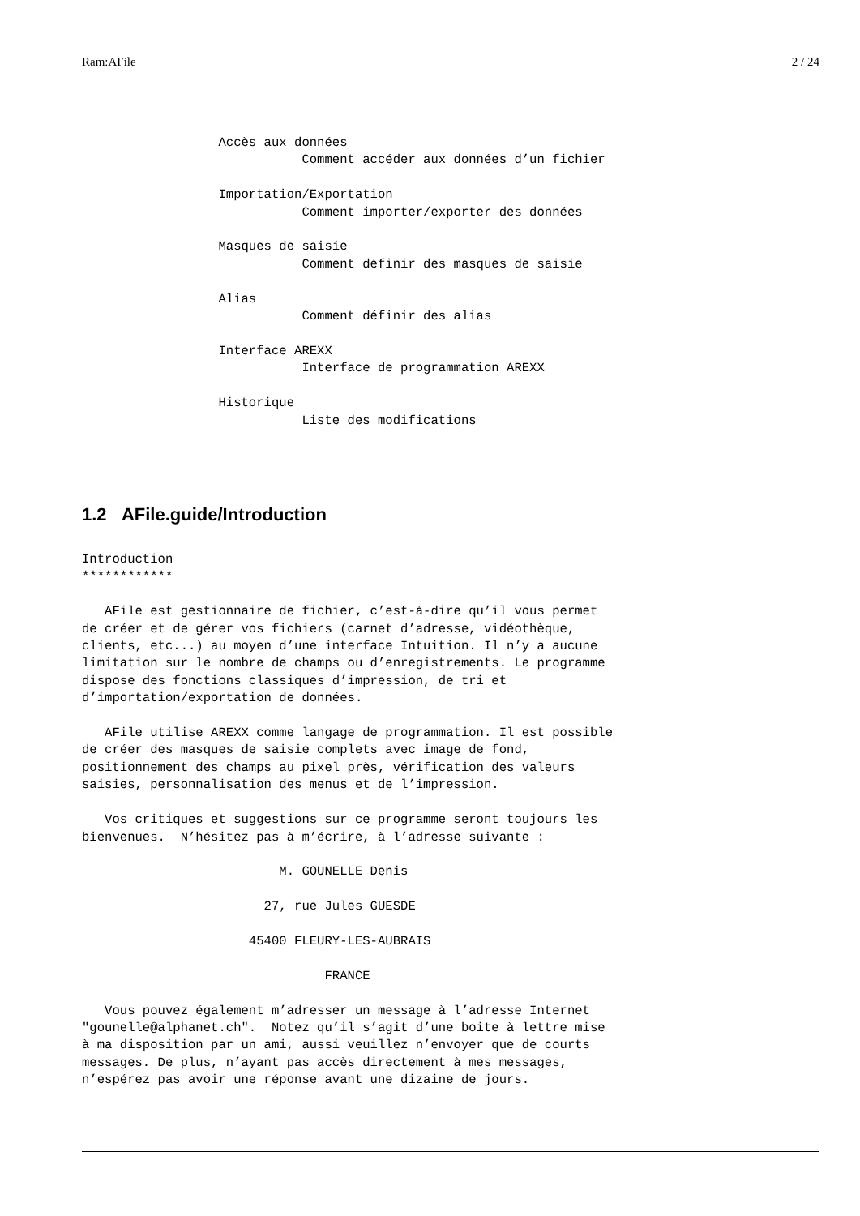Ram:AFile 2 / 24
                  Accès aux données
                             Comment accéder aux données d’un fichier

                  Importation/Exportation
                             Comment importer/exporter des données

                  Masques de saisie
                             Comment définir des masques de saisie

                  Alias
                             Comment définir des alias

                  Interface AREXX
                             Interface de programmation AREXX

                  Historique
                             Liste des modifications
1.2 AFile.guide/Introduction
Introduction
************

   AFile est gestionnaire de fichier, c’est-à-dire qu’il vous permet
de créer et de gérer vos fichiers (carnet d’adresse, vidéothèque,
clients, etc...) au moyen d’une interface Intuition. Il n’y a aucune
limitation sur le nombre de champs ou d’enregistrements. Le programme
dispose des fonctions classiques d’impression, de tri et
d’importation/exportation de données.

   AFile utilise AREXX comme langage de programmation. Il est possible
de créer des masques de saisie complets avec image de fond,
positionnement des champs au pixel près, vérification des valeurs
saisies, personnalisation des menus et de l’impression.

   Vos critiques et suggestions sur ce programme seront toujours les
bienvenues.  N’hésitez pas à m’écrire, à l’adresse suivante :

                          M. GOUNELLE Denis

                        27, rue Jules GUESDE

                      45400 FLEURY-LES-AUBRAIS

                                FRANCE

   Vous pouvez également m’adresser un message à l’adresse Internet
"gounelle@alphanet.ch".  Notez qu’il s’agit d’une boite à lettre mise
à ma disposition par un ami, aussi veuillez n’envoyer que de courts
messages. De plus, n’ayant pas accès directement à mes messages,
n’espérez pas avoir une réponse avant une dizaine de jours.